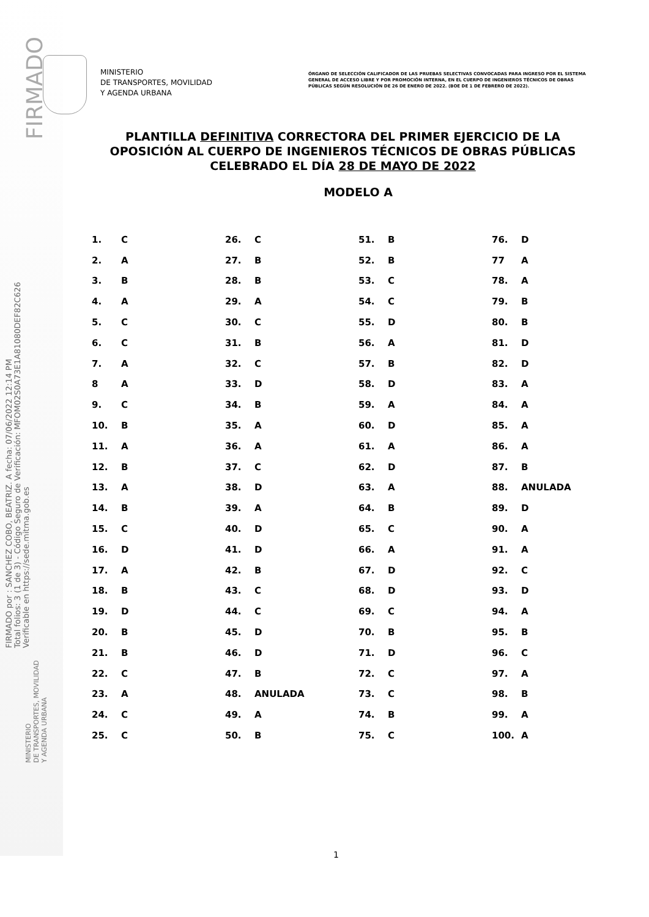FIRMADO
FIRMADO por : SANCHEZ COBO, BEATRIZ. A fecha: 07/06/2022 12:14 PM
Total folios: 3 (1 de 3) - Código Seguro de Verificación: MFOM02S0A73E1A81080DEF82C626
Verificable en https://sede.mitma.gob.es
MINISTERIO
DE TRANSPORTES, MOVILIDAD
Y AGENDA URBANA
ÓRGANO DE SELECCIÓN CALIFICADOR DE LAS PRUEBAS SELECTIVAS CONVOCADAS PARA INGRESO POR EL SISTEMA GENERAL DE ACCESO LIBRE Y POR PROMOCIÓN INTERNA, EN EL CUERPO DE INGENIEROS TÉCNICOS DE OBRAS PÚBLICAS SEGÚN RESOLUCIÓN DE 26 DE ENERO DE 2022. (BOE DE 1 DE FEBRERO DE 2022).
PLANTILLA DEFINITIVA CORRECTORA DEL PRIMER EJERCICIO DE LA OPOSICIÓN AL CUERPO DE INGENIEROS TÉCNICOS DE OBRAS PÚBLICAS CELEBRADO EL DÍA 28 DE MAYO DE 2022
MODELO A
| 1. | C | 26. | C | 51. | B | 76. | D |
| 2. | A | 27. | B | 52. | B | 77 | A |
| 3. | B | 28. | B | 53. | C | 78. | A |
| 4. | A | 29. | A | 54. | C | 79. | B |
| 5. | C | 30. | C | 55. | D | 80. | B |
| 6. | C | 31. | B | 56. | A | 81. | D |
| 7. | A | 32. | C | 57. | B | 82. | D |
| 8 | A | 33. | D | 58. | D | 83. | A |
| 9. | C | 34. | B | 59. | A | 84. | A |
| 10. | B | 35. | A | 60. | D | 85. | A |
| 11. | A | 36. | A | 61. | A | 86. | A |
| 12. | B | 37. | C | 62. | D | 87. | B |
| 13. | A | 38. | D | 63. | A | 88. | ANULADA |
| 14. | B | 39. | A | 64. | B | 89. | D |
| 15. | C | 40. | D | 65. | C | 90. | A |
| 16. | D | 41. | D | 66. | A | 91. | A |
| 17. | A | 42. | B | 67. | D | 92. | C |
| 18. | B | 43. | C | 68. | D | 93. | D |
| 19. | D | 44. | C | 69. | C | 94. | A |
| 20. | B | 45. | D | 70. | B | 95. | B |
| 21. | B | 46. | D | 71. | D | 96. | C |
| 22. | C | 47. | B | 72. | C | 97. | A |
| 23. | A | 48. | ANULADA | 73. | C | 98. | B |
| 24. | C | 49. | A | 74. | B | 99. | A |
| 25. | C | 50. | B | 75. | C | 100. | A |
MINISTERIO
DE TRANSPORTES, MOVILIDAD
Y AGENDA URBANA
1